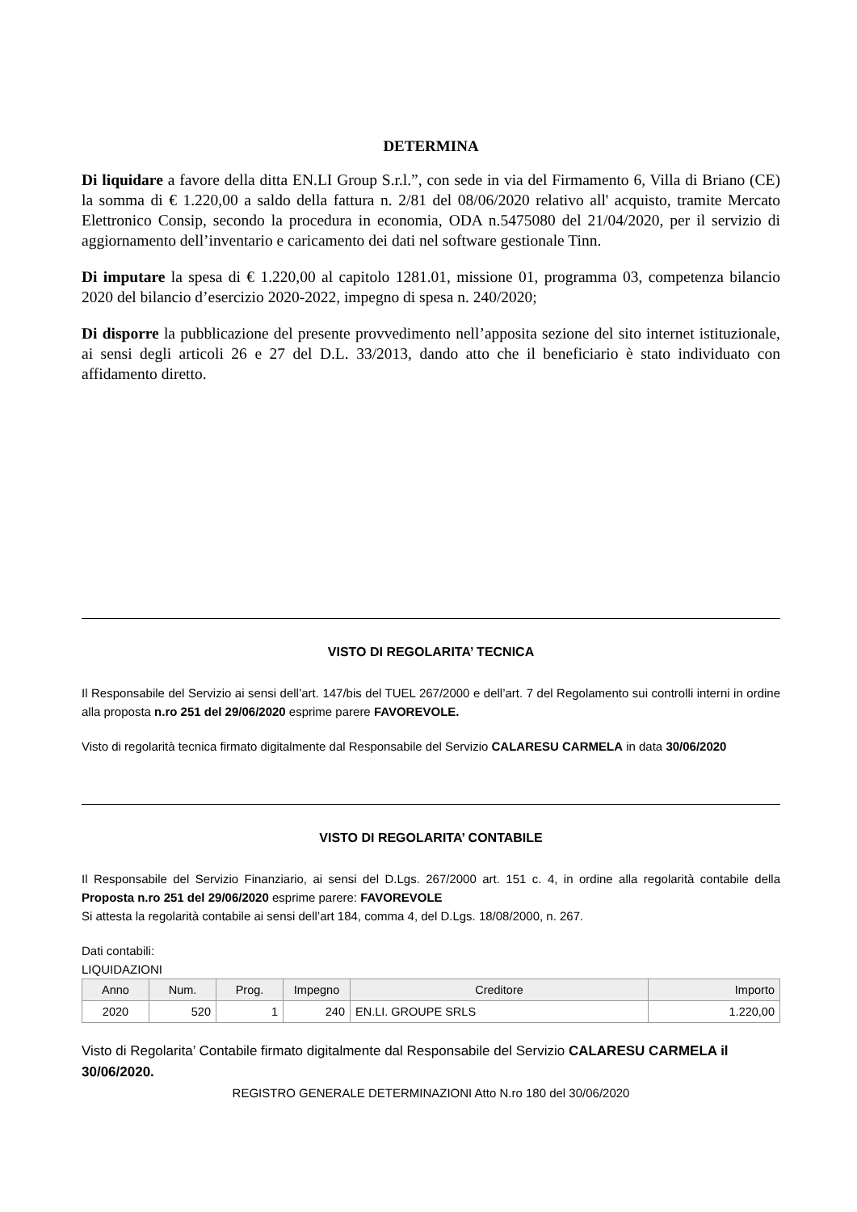DETERMINA
Di liquidare a favore della ditta EN.LI Group S.r.l.”, con sede in via del Firmamento 6, Villa di Briano (CE) la somma di € 1.220,00 a saldo della fattura n. 2/81 del 08/06/2020 relativo all' acquisto, tramite Mercato Elettronico Consip, secondo la procedura in economia, ODA n.5475080 del 21/04/2020, per il servizio di aggiornamento dell’inventario e caricamento dei dati nel software gestionale Tinn.
Di imputare la spesa di € 1.220,00 al capitolo 1281.01, missione 01, programma 03, competenza bilancio 2020 del bilancio d’esercizio 2020-2022, impegno di spesa n. 240/2020;
Di disporre la pubblicazione del presente provvedimento nell’apposita sezione del sito internet istituzionale, ai sensi degli articoli 26 e 27 del D.L. 33/2013, dando atto che il beneficiario è stato individuato con affidamento diretto.
VISTO DI REGOLARITA’ TECNICA
Il Responsabile del Servizio ai sensi dell’art. 147/bis del TUEL 267/2000 e dell’art. 7 del Regolamento sui controlli interni in ordine alla proposta n.ro 251 del 29/06/2020 esprime parere FAVOREVOLE.
Visto di regolarità tecnica firmato digitalmente dal Responsabile del Servizio CALARESU CARMELA in data 30/06/2020
VISTO DI REGOLARITA’ CONTABILE
Il Responsabile del Servizio Finanziario, ai sensi del D.Lgs. 267/2000 art. 151 c. 4, in ordine alla regolarità contabile della Proposta n.ro 251 del 29/06/2020 esprime parere: FAVOREVOLE
Si attesta la regolarità contabile ai sensi dell’art 184, comma 4, del D.Lgs. 18/08/2000, n. 267.
Dati contabili:
LIQUIDAZIONI
| Anno | Num. | Prog. | Impegno | Creditore | Importo |
| --- | --- | --- | --- | --- | --- |
| 2020 | 520 | 1 | 240 | EN.LI. GROUPE SRLS | 1.220,00 |
Visto di Regolarita’ Contabile firmato digitalmente dal Responsabile del Servizio CALARESU CARMELA il 30/06/2020.
REGISTRO GENERALE DETERMINAZIONI Atto N.ro 180 del 30/06/2020